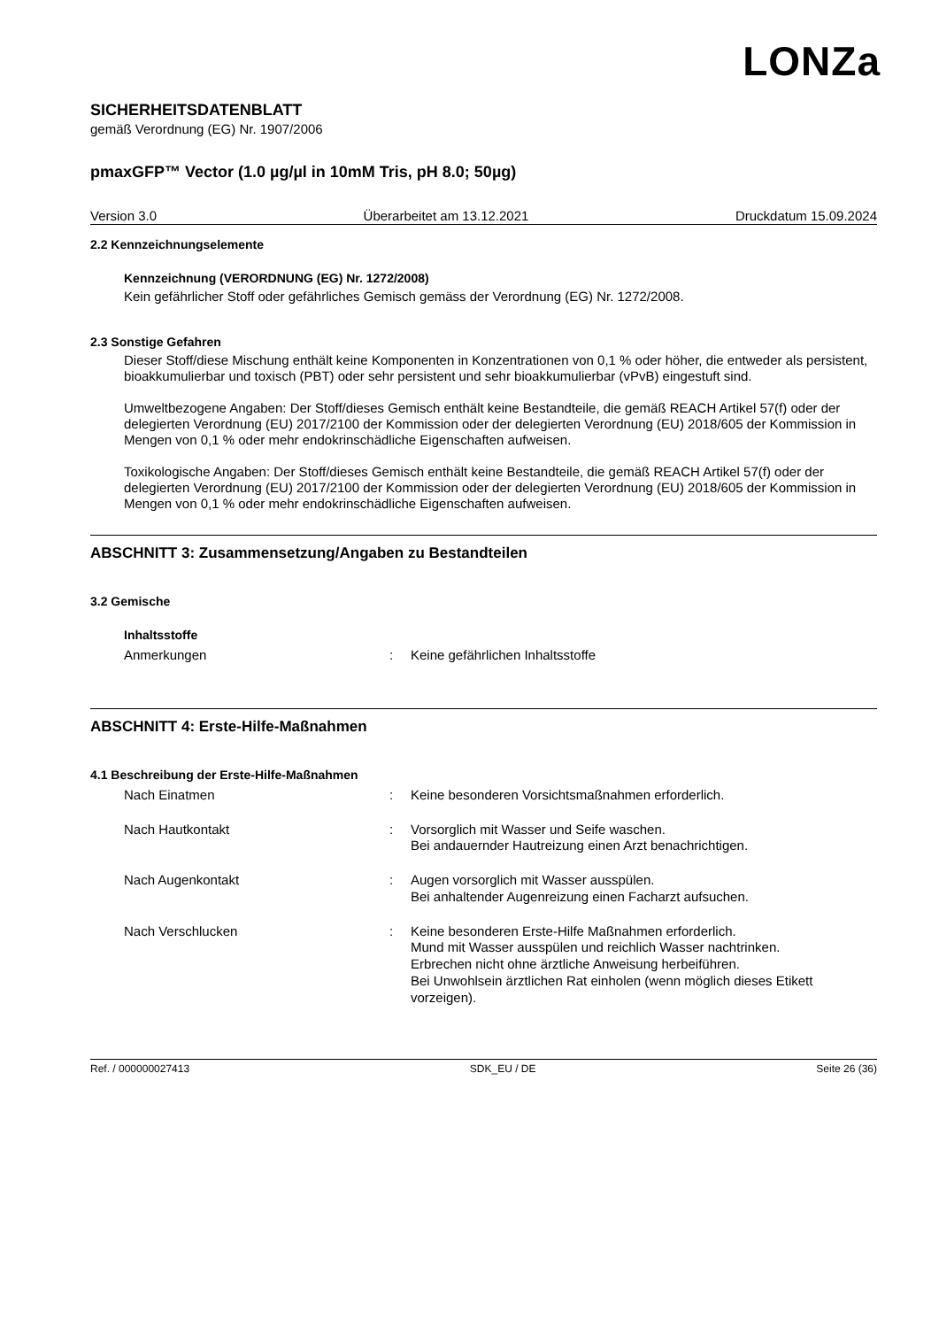LONZa
SICHERHEITSDATENBLATT
gemäß Verordnung (EG) Nr. 1907/2006
pmaxGFP™ Vector (1.0 µg/µl in 10mM Tris, pH 8.0; 50µg)
Version 3.0 Überarbeitet am 13.12.2021 Druckdatum 15.09.2024
2.2 Kennzeichnungselemente
Kennzeichnung (VERORDNUNG (EG) Nr. 1272/2008)
Kein gefährlicher Stoff oder gefährliches Gemisch gemäss der Verordnung (EG) Nr. 1272/2008.
2.3 Sonstige Gefahren
Dieser Stoff/diese Mischung enthält keine Komponenten in Konzentrationen von 0,1 % oder höher, die entweder als persistent, bioakkumulierbar und toxisch (PBT) oder sehr persistent und sehr bioakkumulierbar (vPvB) eingestuft sind.
Umweltbezogene Angaben: Der Stoff/dieses Gemisch enthält keine Bestandteile, die gemäß REACH Artikel 57(f) oder der delegierten Verordnung (EU) 2017/2100 der Kommission oder der delegierten Verordnung (EU) 2018/605 der Kommission in Mengen von 0,1 % oder mehr endokrinschädliche Eigenschaften aufweisen.
Toxikologische Angaben: Der Stoff/dieses Gemisch enthält keine Bestandteile, die gemäß REACH Artikel 57(f) oder der delegierten Verordnung (EU) 2017/2100 der Kommission oder der delegierten Verordnung (EU) 2018/605 der Kommission in Mengen von 0,1 % oder mehr endokrinschädliche Eigenschaften aufweisen.
ABSCHNITT 3: Zusammensetzung/Angaben zu Bestandteilen
3.2 Gemische
Inhaltsstoffe
Anmerkungen : Keine gefährlichen Inhaltsstoffe
ABSCHNITT 4: Erste-Hilfe-Maßnahmen
4.1 Beschreibung der Erste-Hilfe-Maßnahmen
Nach Einatmen : Keine besonderen Vorsichtsmaßnahmen erforderlich.
Nach Hautkontakt : Vorsorglich mit Wasser und Seife waschen.
Bei andauernder Hautreizung einen Arzt benachrichtigen.
Nach Augenkontakt : Augen vorsorglich mit Wasser ausspülen.
Bei anhaltender Augenreizung einen Facharzt aufsuchen.
Nach Verschlucken : Keine besonderen Erste-Hilfe Maßnahmen erforderlich.
Mund mit Wasser ausspülen und reichlich Wasser nachtrinken.
Erbrechen nicht ohne ärztliche Anweisung herbeiführen.
Bei Unwohlsein ärztlichen Rat einholen (wenn möglich dieses Etikett vorzeigen).
Ref. / 000000027413 SDK_EU / DE Seite 26 (36)